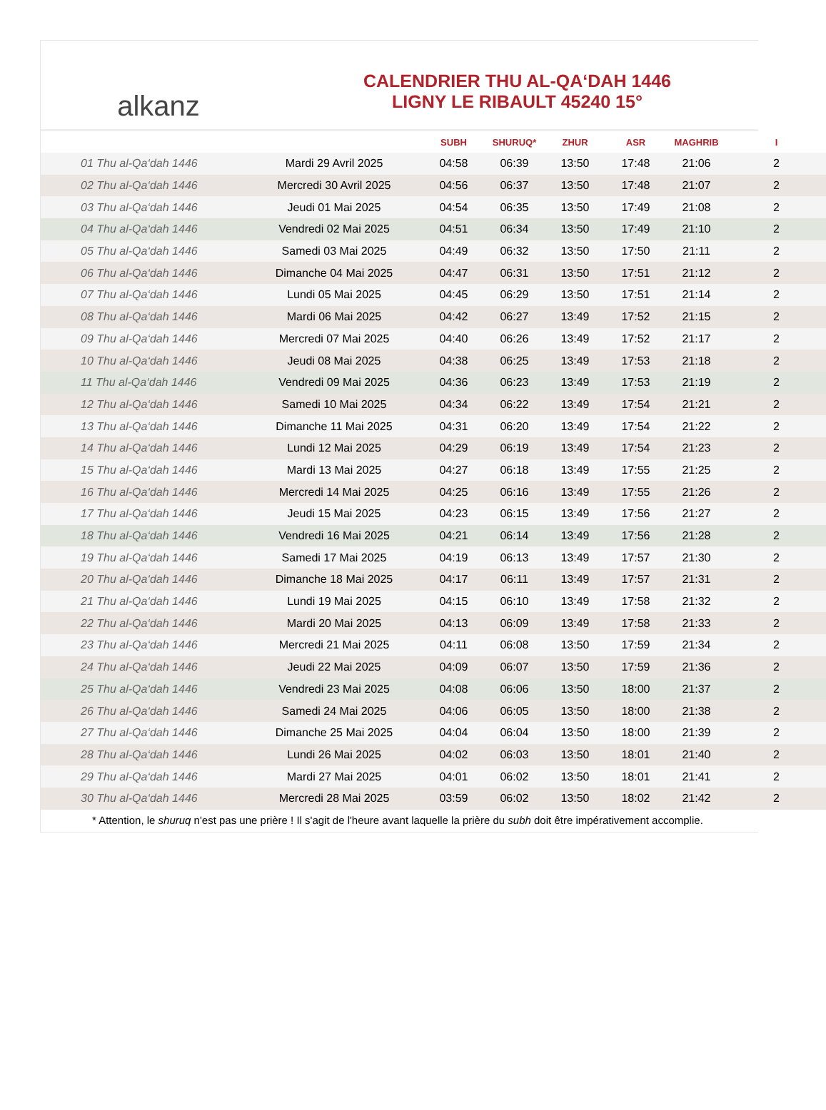alkanz
CALENDRIER THU AL-QA‘DAH 1446
LIGNY LE RIBAULT 45240 15°
| | | SUBH | SHURUQ* | ZHUR | ASR | MAGHRIB | I |
| --- | --- | --- | --- | --- | --- | --- | --- |
| 01 Thu al-Qa‘dah 1446 | Mardi 29 Avril 2025 | 04:58 | 06:39 | 13:50 | 17:48 | 21:06 | 2 |
| 02 Thu al-Qa‘dah 1446 | Mercredi 30 Avril 2025 | 04:56 | 06:37 | 13:50 | 17:48 | 21:07 | 2 |
| 03 Thu al-Qa‘dah 1446 | Jeudi 01 Mai 2025 | 04:54 | 06:35 | 13:50 | 17:49 | 21:08 | 2 |
| 04 Thu al-Qa‘dah 1446 | Vendredi 02 Mai 2025 | 04:51 | 06:34 | 13:50 | 17:49 | 21:10 | 2 |
| 05 Thu al-Qa‘dah 1446 | Samedi 03 Mai 2025 | 04:49 | 06:32 | 13:50 | 17:50 | 21:11 | 2 |
| 06 Thu al-Qa‘dah 1446 | Dimanche 04 Mai 2025 | 04:47 | 06:31 | 13:50 | 17:51 | 21:12 | 2 |
| 07 Thu al-Qa‘dah 1446 | Lundi 05 Mai 2025 | 04:45 | 06:29 | 13:50 | 17:51 | 21:14 | 2 |
| 08 Thu al-Qa‘dah 1446 | Mardi 06 Mai 2025 | 04:42 | 06:27 | 13:49 | 17:52 | 21:15 | 2 |
| 09 Thu al-Qa‘dah 1446 | Mercredi 07 Mai 2025 | 04:40 | 06:26 | 13:49 | 17:52 | 21:17 | 2 |
| 10 Thu al-Qa‘dah 1446 | Jeudi 08 Mai 2025 | 04:38 | 06:25 | 13:49 | 17:53 | 21:18 | 2 |
| 11 Thu al-Qa‘dah 1446 | Vendredi 09 Mai 2025 | 04:36 | 06:23 | 13:49 | 17:53 | 21:19 | 2 |
| 12 Thu al-Qa‘dah 1446 | Samedi 10 Mai 2025 | 04:34 | 06:22 | 13:49 | 17:54 | 21:21 | 2 |
| 13 Thu al-Qa‘dah 1446 | Dimanche 11 Mai 2025 | 04:31 | 06:20 | 13:49 | 17:54 | 21:22 | 2 |
| 14 Thu al-Qa‘dah 1446 | Lundi 12 Mai 2025 | 04:29 | 06:19 | 13:49 | 17:54 | 21:23 | 2 |
| 15 Thu al-Qa‘dah 1446 | Mardi 13 Mai 2025 | 04:27 | 06:18 | 13:49 | 17:55 | 21:25 | 2 |
| 16 Thu al-Qa‘dah 1446 | Mercredi 14 Mai 2025 | 04:25 | 06:16 | 13:49 | 17:55 | 21:26 | 2 |
| 17 Thu al-Qa‘dah 1446 | Jeudi 15 Mai 2025 | 04:23 | 06:15 | 13:49 | 17:56 | 21:27 | 2 |
| 18 Thu al-Qa‘dah 1446 | Vendredi 16 Mai 2025 | 04:21 | 06:14 | 13:49 | 17:56 | 21:28 | 2 |
| 19 Thu al-Qa‘dah 1446 | Samedi 17 Mai 2025 | 04:19 | 06:13 | 13:49 | 17:57 | 21:30 | 2 |
| 20 Thu al-Qa‘dah 1446 | Dimanche 18 Mai 2025 | 04:17 | 06:11 | 13:49 | 17:57 | 21:31 | 2 |
| 21 Thu al-Qa‘dah 1446 | Lundi 19 Mai 2025 | 04:15 | 06:10 | 13:49 | 17:58 | 21:32 | 2 |
| 22 Thu al-Qa‘dah 1446 | Mardi 20 Mai 2025 | 04:13 | 06:09 | 13:49 | 17:58 | 21:33 | 2 |
| 23 Thu al-Qa‘dah 1446 | Mercredi 21 Mai 2025 | 04:11 | 06:08 | 13:50 | 17:59 | 21:34 | 2 |
| 24 Thu al-Qa‘dah 1446 | Jeudi 22 Mai 2025 | 04:09 | 06:07 | 13:50 | 17:59 | 21:36 | 2 |
| 25 Thu al-Qa‘dah 1446 | Vendredi 23 Mai 2025 | 04:08 | 06:06 | 13:50 | 18:00 | 21:37 | 2 |
| 26 Thu al-Qa‘dah 1446 | Samedi 24 Mai 2025 | 04:06 | 06:05 | 13:50 | 18:00 | 21:38 | 2 |
| 27 Thu al-Qa‘dah 1446 | Dimanche 25 Mai 2025 | 04:04 | 06:04 | 13:50 | 18:00 | 21:39 | 2 |
| 28 Thu al-Qa‘dah 1446 | Lundi 26 Mai 2025 | 04:02 | 06:03 | 13:50 | 18:01 | 21:40 | 2 |
| 29 Thu al-Qa‘dah 1446 | Mardi 27 Mai 2025 | 04:01 | 06:02 | 13:50 | 18:01 | 21:41 | 2 |
| 30 Thu al-Qa‘dah 1446 | Mercredi 28 Mai 2025 | 03:59 | 06:02 | 13:50 | 18:02 | 21:42 | 2 |
* Attention, le shuruq n'est pas une prière ! Il s'agit de l'heure avant laquelle la prière du subh doit être impérativement accomplie.